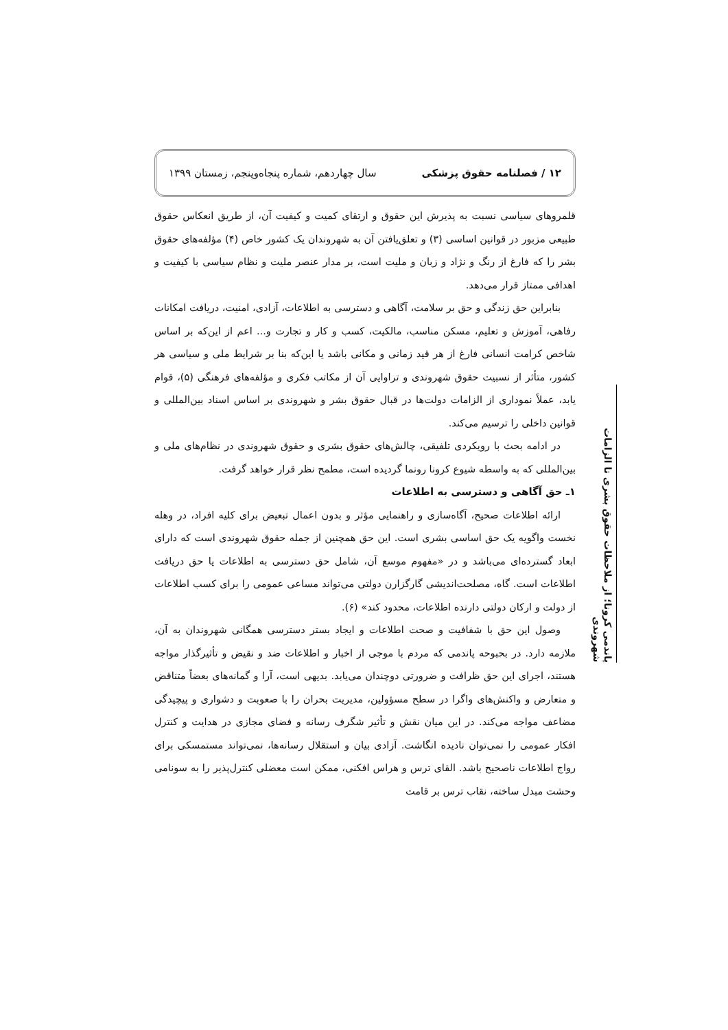۱۲ / فصلنامه حقوق پزشکی سال چهاردهم، شماره پنجاه‌وپنجم، زمستان ۱۳۹۹
قلمروهای سیاسی نسبت به پذیرش این حقوق و ارتقای کمیت و کیفیت آن، از طریق انعکاس حقوق طبیعی مزبور در قوانین اساسی (۳) و تعلق‌یافتن آن به شهروندان یک کشور خاص (۴) مؤلفه‌های حقوق بشر را که فارغ از رنگ و نژاد و زبان و ملیت است، بر مدار عنصر ملیت و نظام سیاسی با کیفیت و اهدافی ممتاز قرار می‌دهد.
بنابراین حق زندگی و حق بر سلامت، آگاهی و دسترسی به اطلاعات، آزادی، امنیت، دریافت امکانات رفاهی، آموزش و تعلیم، مسکن مناسب، مالکیت، کسب و کار و تجارت و... اعم از این‌که بر اساس شاخص کرامت انسانی فارغ از هر قید زمانی و مکانی باشد یا این‌که بنا بر شرایط ملی و سیاسی هر کشور، متأثر از نسبیت حقوق شهروندی و تراوایی آن از مکاتب فکری و مؤلفه‌های فرهنگی (۵)، قوام یابد، عملاً نموداری از الزامات دولت‌ها در قبال حقوق بشر و شهروندی بر اساس اسناد بین‌المللی و قوانین داخلی را ترسیم می‌کند.
در ادامه بحث با رویکردی تلفیقی، چالش‌های حقوق بشری و حقوق شهروندی در نظام‌های ملی و بین‌المللی که به واسطه شیوع کرونا رونما گردیده است، مطمح نظر قرار خواهد گرفت.
۱ـ حق آگاهی و دسترسی به اطلاعات
ارائه اطلاعات صحیح، آگاه‌سازی و راهنمایی مؤثر و بدون اعمال تبعیض برای کلیه افراد، در وهله نخست واگویه یک حق اساسی بشری است. این حق همچنین از جمله حقوق شهروندی است که دارای ابعاد گسترده‌ای می‌باشد و در «مفهوم موسع آن، شامل حق دسترسی به اطلاعات یا حق دریافت اطلاعات است. گاه، مصلحت‌اندیشی گارگزارن دولتی می‌تواند مساعی عمومی را برای کسب اطلاعات از دولت و ارکان دولتی دارنده اطلاعات، محدود کند» (۶).
وصول این حق با شفافیت و صحت اطلاعات و ایجاد بستر دسترسی همگانی شهروندان به آن، ملازمه دارد. در بحبوحه پاندمی که مردم با موجی از اخبار و اطلاعات ضد و نقیض و تأثیرگذار مواجه هستند، اجرای این حق ظرافت و ضرورتی دوچندان می‌یابد. بدیهی است، آرا و گمانه‌های بعضاً متناقض و متعارض و واکنش‌های واگرا در سطح مسؤولین، مدیریت بحران را با صعوبت و دشواری و پیچیدگی مضاعف مواجه می‌کند. در این میان نقش و تأثیر شگرف رسانه و فضای مجازی در هدایت و کنترل افکار عمومی را نمی‌توان نادیده انگاشت. آزادی بیان و استقلال رسانه‌ها، نمی‌تواند مستمسکی برای رواج اطلاعات ناصحیح باشد. القای ترس و هراس افکنی، ممکن است معضلی کنترل‌پذیر را به سونامی وحشت مبدل ساخته، نقاب ترس بر قامت
پاندمی کرونا؛ از ملاحظات حقوق بشری تا الزامات شهروندی